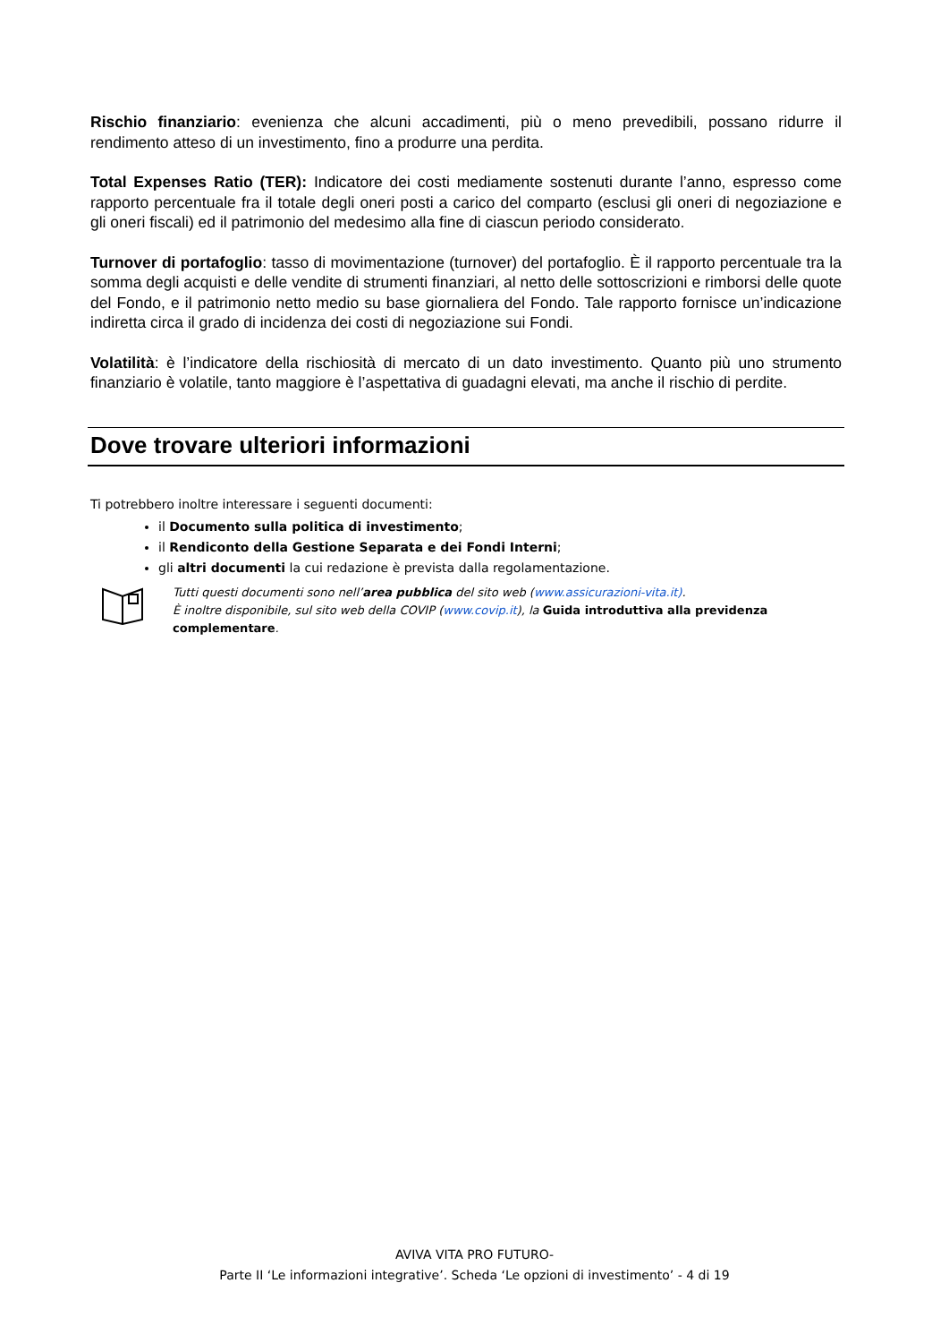Rischio finanziario: evenienza che alcuni accadimenti, più o meno prevedibili, possano ridurre il rendimento atteso di un investimento, fino a produrre una perdita.
Total Expenses Ratio (TER): Indicatore dei costi mediamente sostenuti durante l’anno, espresso come rapporto percentuale fra il totale degli oneri posti a carico del comparto (esclusi gli oneri di negoziazione e gli oneri fiscali) ed il patrimonio del medesimo alla fine di ciascun periodo considerato.
Turnover di portafoglio: tasso di movimentazione (turnover) del portafoglio. È il rapporto percentuale tra la somma degli acquisti e delle vendite di strumenti finanziari, al netto delle sottoscrizioni e rimborsi delle quote del Fondo, e il patrimonio netto medio su base giornaliera del Fondo. Tale rapporto fornisce un’indicazione indiretta circa il grado di incidenza dei costi di negoziazione sui Fondi.
Volatilità: è l’indicatore della rischiosità di mercato di un dato investimento. Quanto più uno strumento finanziario è volatile, tanto maggiore è l’aspettativa di guadagni elevati, ma anche il rischio di perdite.
Dove trovare ulteriori informazioni
Ti potrebbero inoltre interessare i seguenti documenti:
il Documento sulla politica di investimento;
il Rendiconto della Gestione Separata e dei Fondi Interni;
gli altri documenti la cui redazione è prevista dalla regolamentazione.
Tutti questi documenti sono nell’area pubblica del sito web (www.assicurazioni-vita.it).
È inoltre disponibile, sul sito web della COVIP (www.covip.it), la Guida introduttiva alla previdenza complementare.
AVIVA VITA PRO FUTURO-
Parte II ‘Le informazioni integrative’. Scheda ‘Le opzioni di investimento’ - 4 di 19